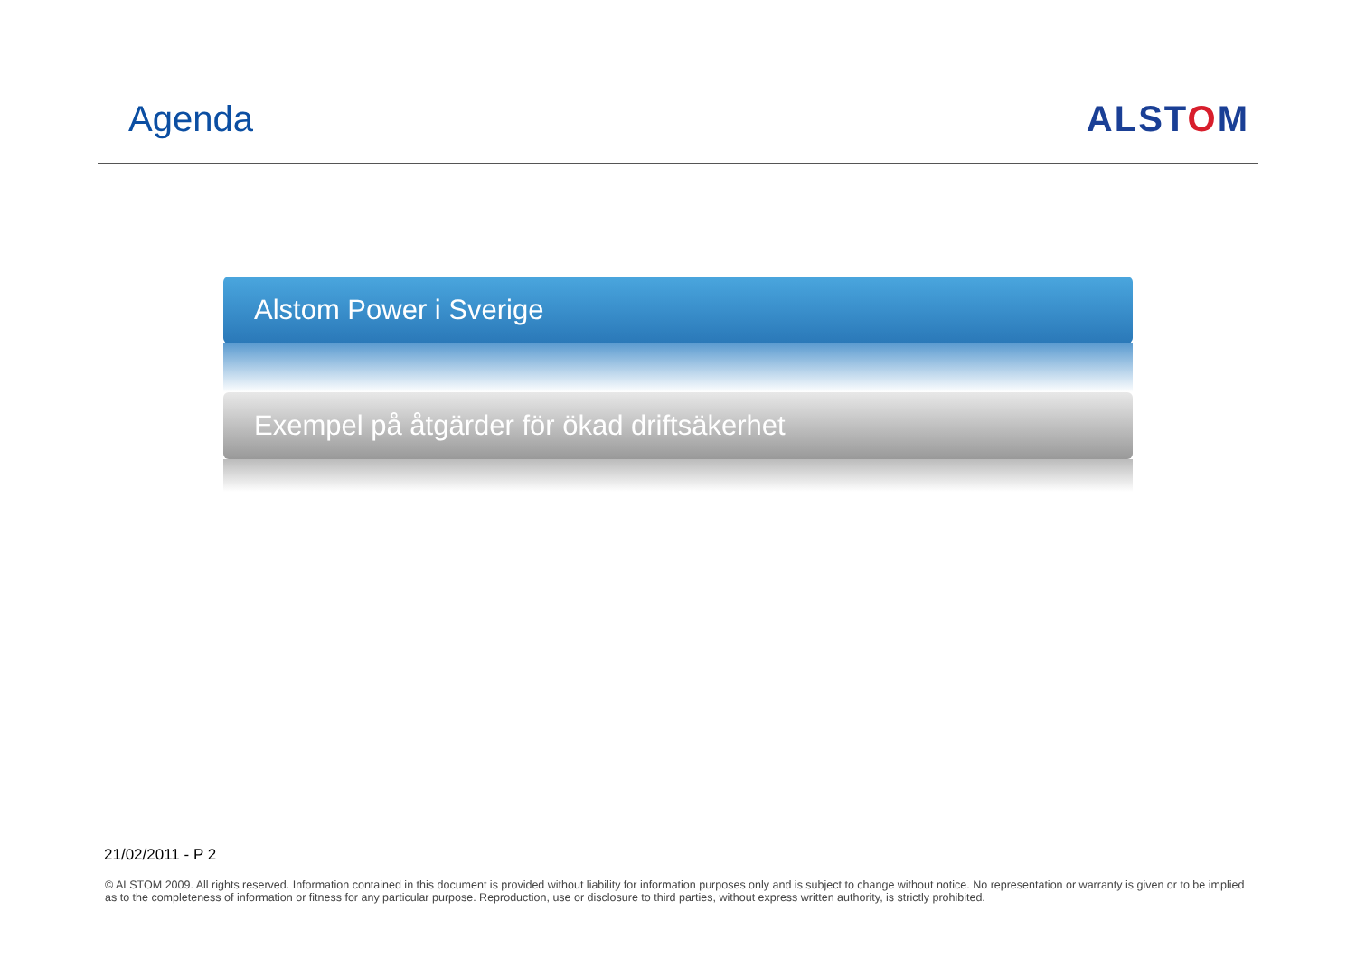Agenda ALSTOM
Alstom Power i Sverige
Exempel på åtgärder för ökad driftsäkerhet
21/02/2011 - P 2
© ALSTOM 2009. All rights reserved. Information contained in this document is provided without liability for information purposes only and is subject to change without notice. No representation or warranty is given or to be implied as to the completeness of information or fitness for any particular purpose. Reproduction, use or disclosure to third parties, without express written authority, is strictly prohibited.